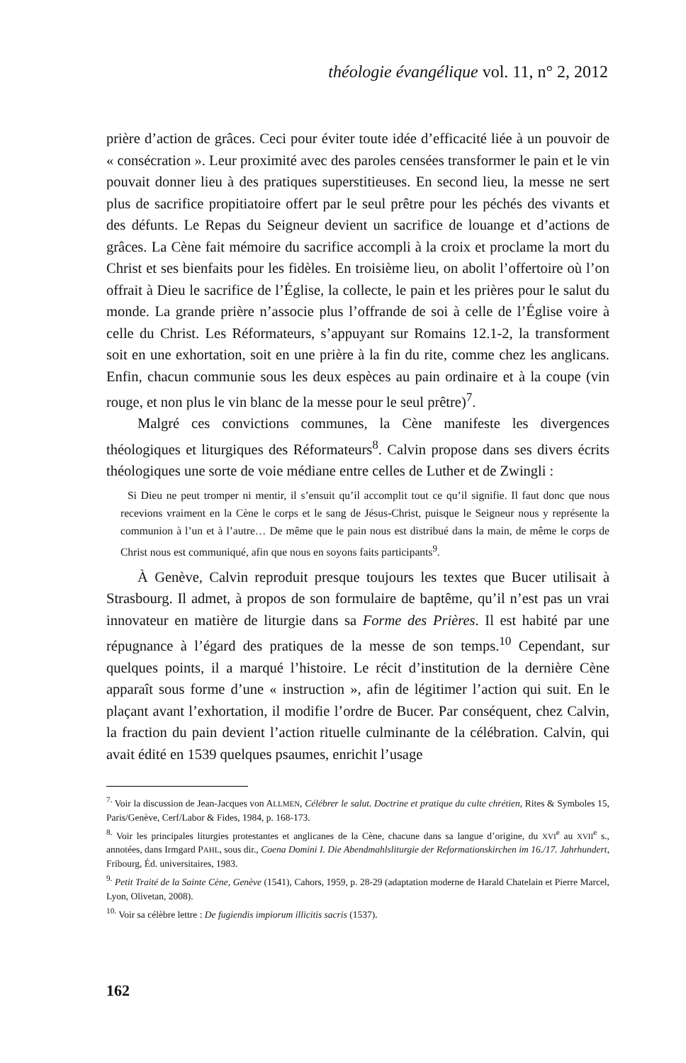théologie évangélique vol. 11, n° 2, 2012
prière d’action de grâces. Ceci pour éviter toute idée d’efficacité liée à un pouvoir de « consécration ». Leur proximité avec des paroles censées transformer le pain et le vin pouvait donner lieu à des pratiques superstitieuses. En second lieu, la messe ne sert plus de sacrifice propitiatoire offert par le seul prêtre pour les péchés des vivants et des défunts. Le Repas du Seigneur devient un sacrifice de louange et d’actions de grâces. La Cène fait mémoire du sacrifice accompli à la croix et proclame la mort du Christ et ses bienfaits pour les fidèles. En troisième lieu, on abolit l’offertoire où l’on offrait à Dieu le sacrifice de l’Église, la collecte, le pain et les prières pour le salut du monde. La grande prière n’associe plus l’offrande de soi à celle de l’Église voire à celle du Christ. Les Réformateurs, s’appuyant sur Romains 12.1-2, la transforment soit en une exhortation, soit en une prière à la fin du rite, comme chez les anglicans. Enfin, chacun communie sous les deux espèces au pain ordinaire et à la coupe (vin rouge, et non plus le vin blanc de la messe pour le seul prêtre)<sup>7</sup>.
Malgré ces convictions communes, la Cène manifeste les divergences théologiques et liturgiques des Réformateurs<sup>8</sup>. Calvin propose dans ses divers écrits théologiques une sorte de voie médiane entre celles de Luther et de Zwingli :
Si Dieu ne peut tromper ni mentir, il s’ensuit qu’il accomplit tout ce qu’il signifie. Il faut donc que nous recevions vraiment en la Cène le corps et le sang de Jésus-Christ, puisque le Seigneur nous y représente la communion à l’un et à l’autre… De même que le pain nous est distribué dans la main, de même le corps de Christ nous est communiqué, afin que nous en soyons faits participants<sup>9</sup>.
À Genève, Calvin reproduit presque toujours les textes que Bucer utilisait à Strasbourg. Il admet, à propos de son formulaire de baptême, qu’il n’est pas un vrai innovateur en matière de liturgie dans sa Forme des Prières. Il est habité par une répugnance à l’égard des pratiques de la messe de son temps.<sup>10</sup> Cependant, sur quelques points, il a marqué l’histoire. Le récit d’institution de la dernière Cène apparaît sous forme d’une « instruction », afin de légitimer l’action qui suit. En le plaçant avant l’exhortation, il modifie l’ordre de Bucer. Par conséquent, chez Calvin, la fraction du pain devient l’action rituelle culminante de la célébration. Calvin, qui avait édité en 1539 quelques psaumes, enrichit l’usage
<sup>7.</sup> Voir la discussion de Jean-Jacques von ALLMEN, Célébrer le salut. Doctrine et pratique du culte chrétien, Rites & Symboles 15, Paris/Genève, Cerf/Labor & Fides, 1984, p. 168-173.
<sup>8.</sup> Voir les principales liturgies protestantes et anglicanes de la Cène, chacune dans sa langue d’origine, du XVI<sup>e</sup> au XVII<sup>e</sup> s., annotées, dans Irmgard PAHL, sous dir., Coena Domini I. Die Abendmahlsliturgie der Reformationskirchen im 16./17. Jahrhundert, Fribourg, Éd. universitaires, 1983.
<sup>9.</sup> Petit Traité de la Sainte Cène, Genève (1541), Cahors, 1959, p. 28-29 (adaptation moderne de Harald Chatelain et Pierre Marcel, Lyon, Olivetan, 2008).
<sup>10.</sup> Voir sa célèbre lettre : De fugiendis impiorum illicitis sacris (1537).
162